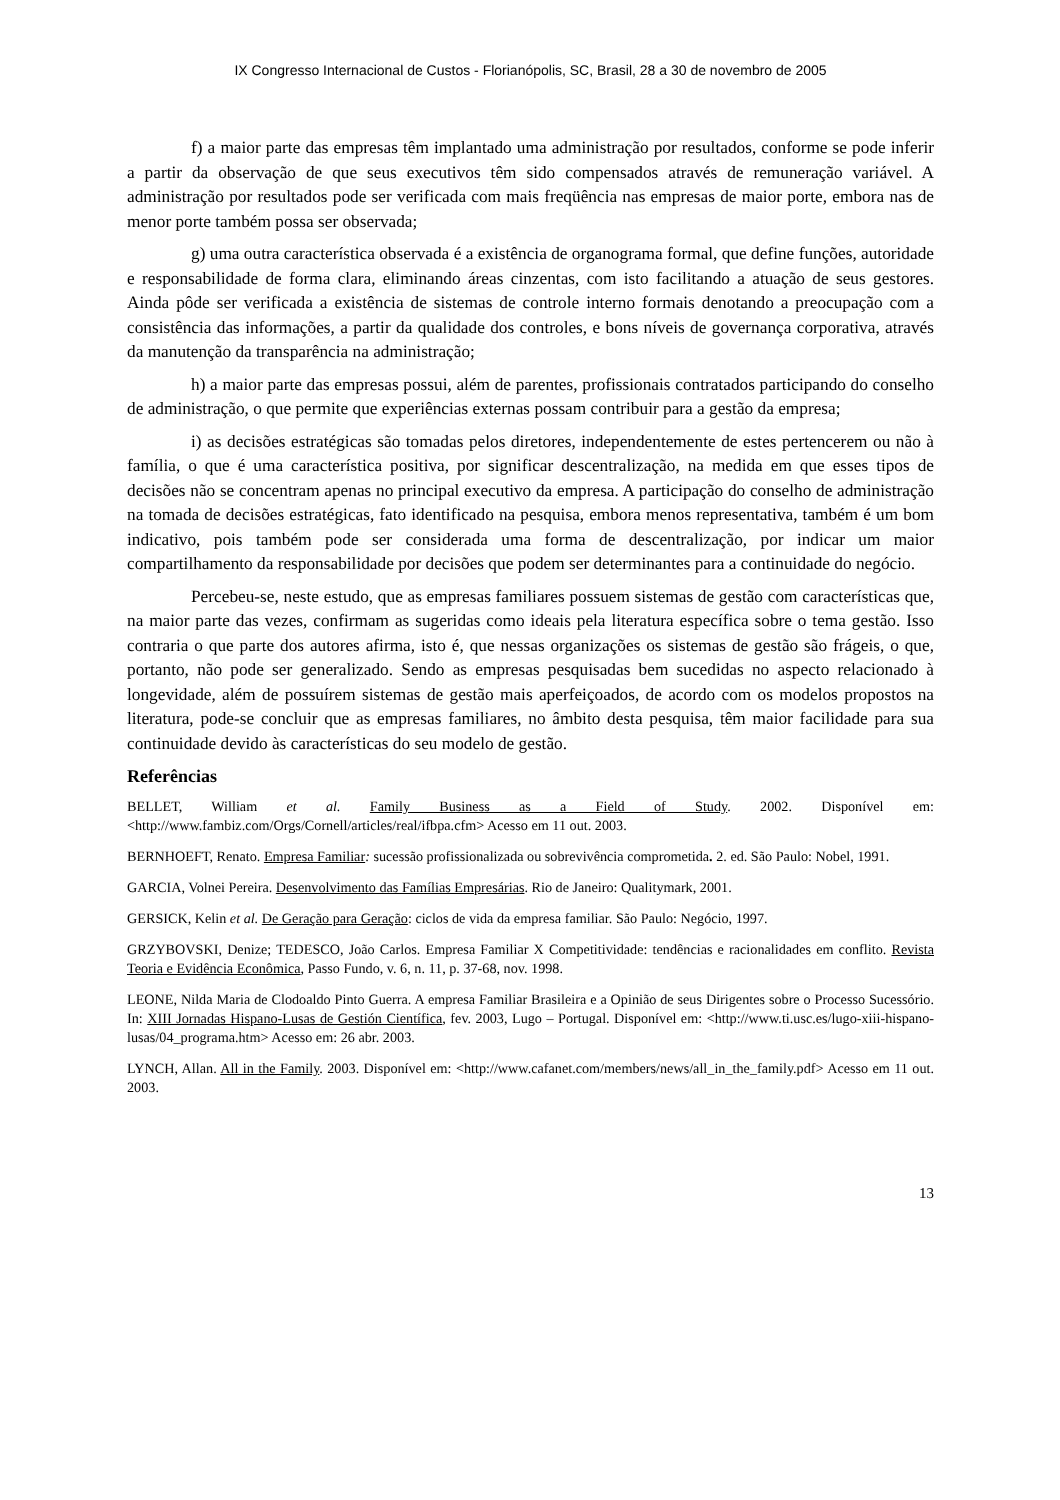IX Congresso Internacional de Custos - Florianópolis, SC, Brasil, 28 a 30 de novembro de 2005
f) a maior parte das empresas têm implantado uma administração por resultados, conforme se pode inferir a partir da observação de que seus executivos têm sido compensados através de remuneração variável. A administração por resultados pode ser verificada com mais freqüência nas empresas de maior porte, embora nas de menor porte também possa ser observada;
g) uma outra característica observada é a existência de organograma formal, que define funções, autoridade e responsabilidade de forma clara, eliminando áreas cinzentas, com isto facilitando a atuação de seus gestores. Ainda pôde ser verificada a existência de sistemas de controle interno formais denotando a preocupação com a consistência das informações, a partir da qualidade dos controles, e bons níveis de governança corporativa, através da manutenção da transparência na administração;
h) a maior parte das empresas possui, além de parentes, profissionais contratados participando do conselho de administração, o que permite que experiências externas possam contribuir para a gestão da empresa;
i) as decisões estratégicas são tomadas pelos diretores, independentemente de estes pertencerem ou não à família, o que é uma característica positiva, por significar descentralização, na medida em que esses tipos de decisões não se concentram apenas no principal executivo da empresa. A participação do conselho de administração na tomada de decisões estratégicas, fato identificado na pesquisa, embora menos representativa, também é um bom indicativo, pois também pode ser considerada uma forma de descentralização, por indicar um maior compartilhamento da responsabilidade por decisões que podem ser determinantes para a continuidade do negócio.
Percebeu-se, neste estudo, que as empresas familiares possuem sistemas de gestão com características que, na maior parte das vezes, confirmam as sugeridas como ideais pela literatura específica sobre o tema gestão. Isso contraria o que parte dos autores afirma, isto é, que nessas organizações os sistemas de gestão são frágeis, o que, portanto, não pode ser generalizado. Sendo as empresas pesquisadas bem sucedidas no aspecto relacionado à longevidade, além de possuírem sistemas de gestão mais aperfeiçoados, de acordo com os modelos propostos na literatura, pode-se concluir que as empresas familiares, no âmbito desta pesquisa, têm maior facilidade para sua continuidade devido às características do seu modelo de gestão.
Referências
BELLET, William et al. Family Business as a Field of Study. 2002. Disponível em: <http://www.fambiz.com/Orgs/Cornell/articles/real/ifbpa.cfm> Acesso em 11 out. 2003.
BERNHOEFT, Renato. Empresa Familiar: sucessão profissionalizada ou sobrevivência comprometida. 2. ed. São Paulo: Nobel, 1991.
GARCIA, Volnei Pereira. Desenvolvimento das Famílias Empresárias. Rio de Janeiro: Qualitymark, 2001.
GERSICK, Kelin et al. De Geração para Geração: ciclos de vida da empresa familiar. São Paulo: Negócio, 1997.
GRZYBOVSKI, Denize; TEDESCO, João Carlos. Empresa Familiar X Competitividade: tendências e racionalidades em conflito. Revista Teoria e Evidência Econômica, Passo Fundo, v. 6, n. 11, p. 37-68, nov. 1998.
LEONE, Nilda Maria de Clodoaldo Pinto Guerra. A empresa Familiar Brasileira e a Opinião de seus Dirigentes sobre o Processo Sucessório. In: XIII Jornadas Hispano-Lusas de Gestión Científica, fev. 2003, Lugo – Portugal. Disponível em: <http://www.ti.usc.es/lugo-xiii-hispano-lusas/04_programa.htm> Acesso em: 26 abr. 2003.
LYNCH, Allan. All in the Family. 2003. Disponível em: <http://www.cafanet.com/members/news/all_in_the_family.pdf> Acesso em 11 out. 2003.
13